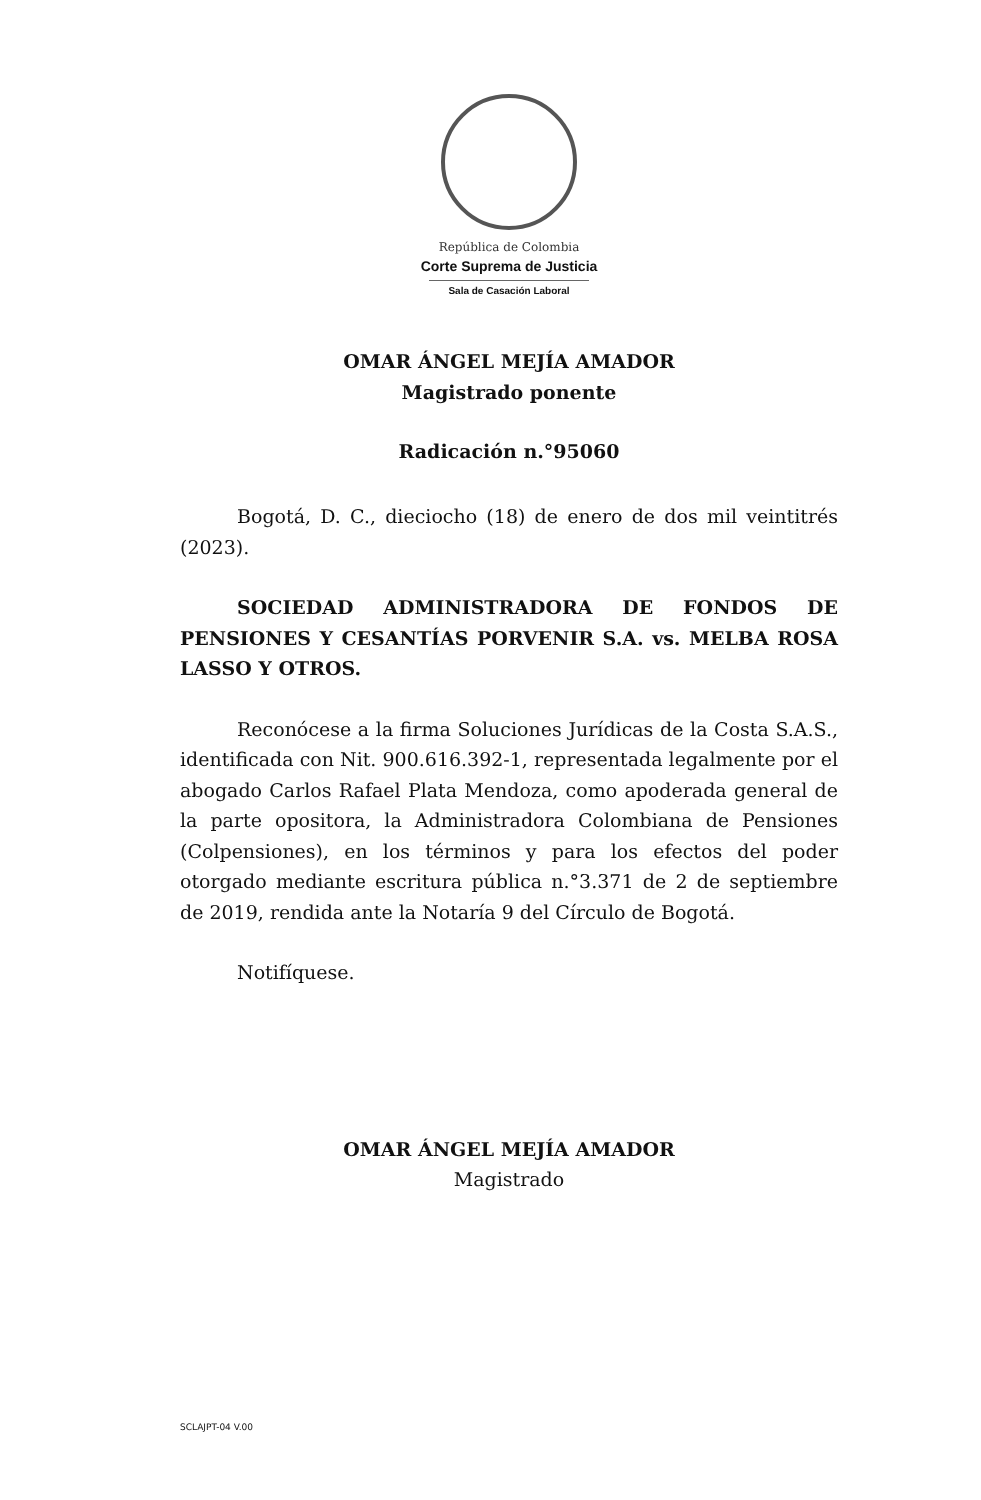República de Colombia
Corte Suprema de Justicia
Sala de Casación Laboral
OMAR ÁNGEL MEJÍA AMADOR
Magistrado ponente
Radicación n.°95060
Bogotá, D. C., dieciocho (18) de enero de dos mil veintitrés (2023).
SOCIEDAD ADMINISTRADORA DE FONDOS DE PENSIONES Y CESANTÍAS PORVENIR S.A. vs. MELBA ROSA LASSO Y OTROS.
Reconócese a la firma Soluciones Jurídicas de la Costa S.A.S., identificada con Nit. 900.616.392-1, representada legalmente por el abogado Carlos Rafael Plata Mendoza, como apoderada general de la parte opositora, la Administradora Colombiana de Pensiones (Colpensiones), en los términos y para los efectos del poder otorgado mediante escritura pública n.°3.371 de 2 de septiembre de 2019, rendida ante la Notaría 9 del Círculo de Bogotá.
Notifíquese.
OMAR ÁNGEL MEJÍA AMADOR
Magistrado
SCLAJPT-04 V.00